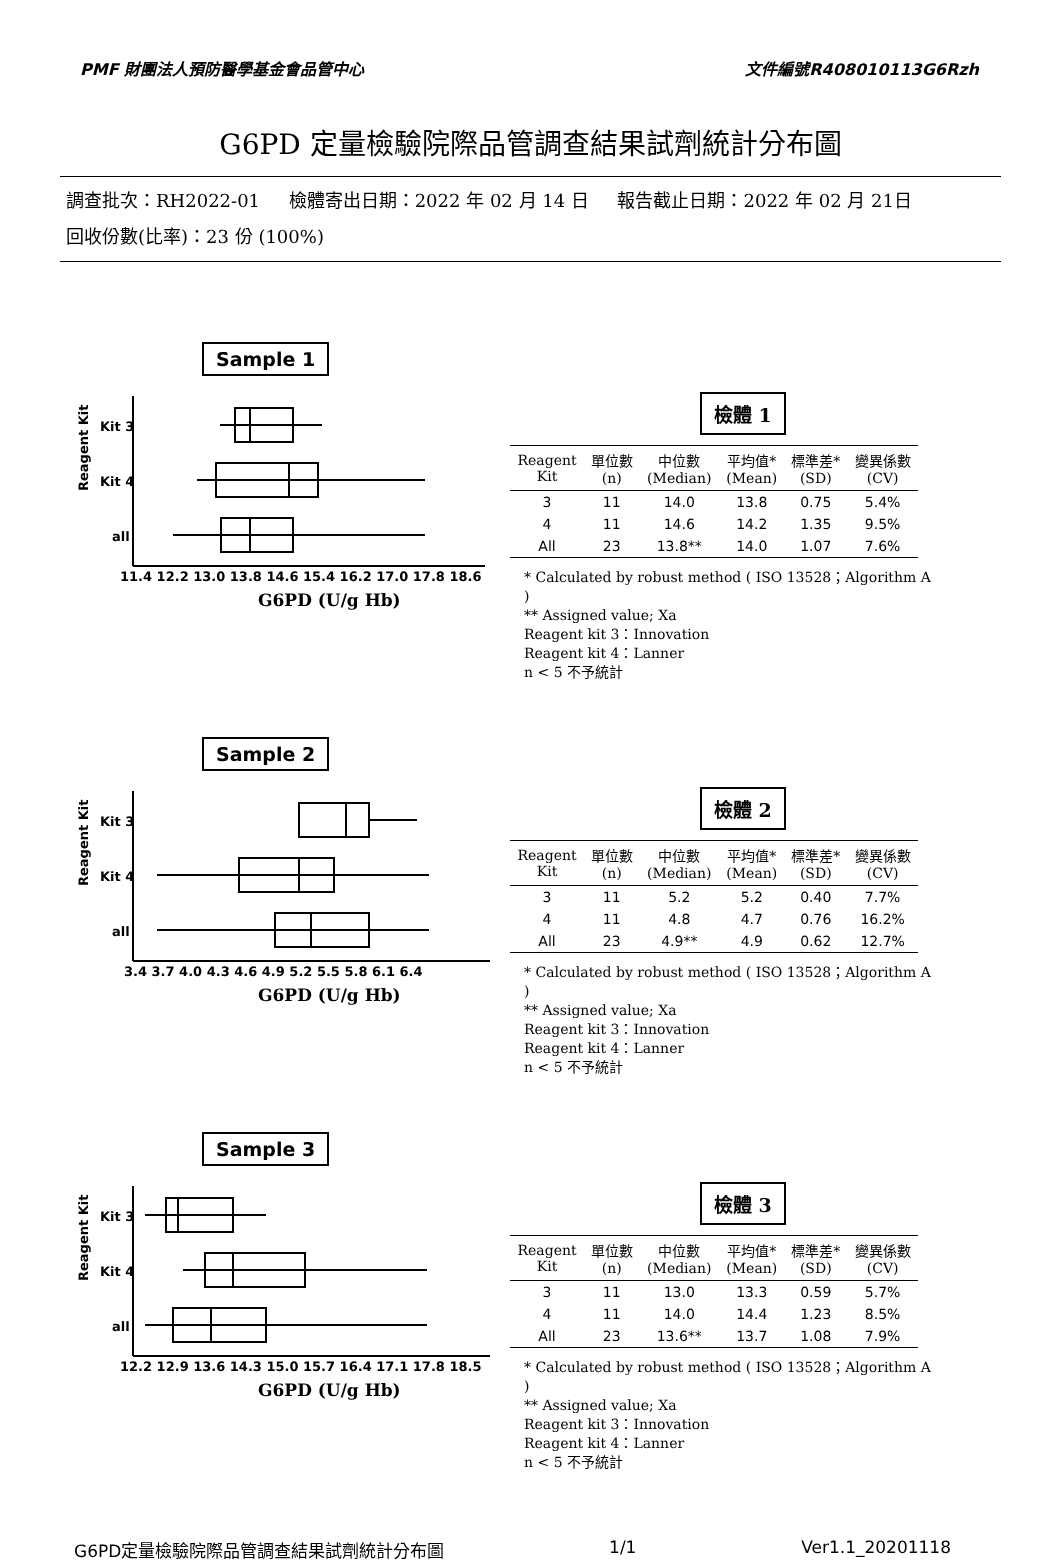PMF 財團法人預防醫學基金會品管中心 文件編號R408010113G6Rzh
G6PD 定量檢驗院際品管調查結果試劑統計分布圖
調查批次：RH2022-01 檢體寄出日期：2022 年 02 月 14 日 報告截止日期：2022 年 02 月 21日
回收份數(比率)：23 份 (100%)
Sample 1
Reagent Kit
Kit 3
Kit 4
all
11.4 12.2 13.0 13.8 14.6 15.4 16.2 17.0 17.8 18.6
G6PD (U/g Hb)
檢體 1
| Reagent Kit | 單位數 (n) | 中位數 (Median) | 平均值* (Mean) | 標準差* (SD) | 變異係數 (CV) |
| --- | --- | --- | --- | --- | --- |
| 3 | 11 | 14.0 | 13.8 | 0.75 | 5.4% |
| 4 | 11 | 14.6 | 14.2 | 1.35 | 9.5% |
| All | 23 | 13.8** | 14.0 | 1.07 | 7.6% |
* Calculated by robust method ( ISO 13528；Algorithm A )
** Assigned value; Xa
Reagent kit 3：Innovation
Reagent kit 4：Lanner
n < 5 不予統計
Sample 2
Reagent Kit
Kit 3
Kit 4
all
3.4 3.7 4.0 4.3 4.6 4.9 5.2 5.5 5.8 6.1 6.4
G6PD (U/g Hb)
檢體 2
| Reagent Kit | 單位數 (n) | 中位數 (Median) | 平均值* (Mean) | 標準差* (SD) | 變異係數 (CV) |
| --- | --- | --- | --- | --- | --- |
| 3 | 11 | 5.2 | 5.2 | 0.40 | 7.7% |
| 4 | 11 | 4.8 | 4.7 | 0.76 | 16.2% |
| All | 23 | 4.9** | 4.9 | 0.62 | 12.7% |
* Calculated by robust method ( ISO 13528；Algorithm A )
** Assigned value; Xa
Reagent kit 3：Innovation
Reagent kit 4：Lanner
n < 5 不予統計
Sample 3
Reagent Kit
Kit 3
Kit 4
all
12.2 12.9 13.6 14.3 15.0 15.7 16.4 17.1 17.8 18.5
G6PD (U/g Hb)
檢體 3
| Reagent Kit | 單位數 (n) | 中位數 (Median) | 平均值* (Mean) | 標準差* (SD) | 變異係數 (CV) |
| --- | --- | --- | --- | --- | --- |
| 3 | 11 | 13.0 | 13.3 | 0.59 | 5.7% |
| 4 | 11 | 14.0 | 14.4 | 1.23 | 8.5% |
| All | 23 | 13.6** | 13.7 | 1.08 | 7.9% |
* Calculated by robust method ( ISO 13528；Algorithm A )
** Assigned value; Xa
Reagent kit 3：Innovation
Reagent kit 4：Lanner
n < 5 不予統計
G6PD定量檢驗院際品管調查結果試劑統計分布圖 1/1 Ver1.1_20201118